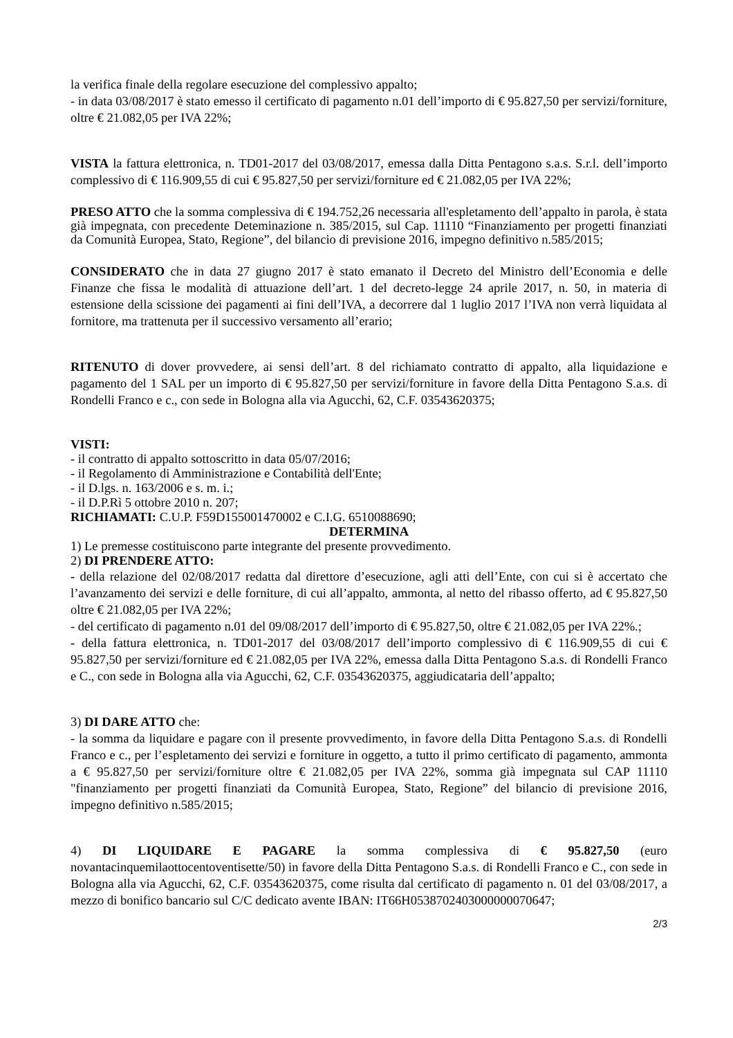la verifica finale della regolare esecuzione del complessivo appalto;
- in data 03/08/2017 è stato emesso il certificato di pagamento n.01 dell’importo di € 95.827,50 per servizi/forniture, oltre € 21.082,05 per IVA 22%;
VISTA la fattura elettronica, n. TD01-2017 del 03/08/2017, emessa dalla Ditta Pentagono s.a.s. S.r.l. dell’importo complessivo di € 116.909,55 di cui € 95.827,50 per servizi/forniture ed € 21.082,05 per IVA 22%;
PRESO ATTO che la somma complessiva di € 194.752,26 necessaria all'espletamento dell’appalto in parola, è stata già impegnata, con precedente Deteminazione n. 385/2015, sul Cap. 11110 “Finanziamento per progetti finanziati da Comunità Europea, Stato, Regione”, del bilancio di previsione 2016, impegno definitivo n.585/2015;
CONSIDERATO che in data 27 giugno 2017 è stato emanato il Decreto del Ministro dell’Economia e delle Finanze che fissa le modalità di attuazione dell’art. 1 del decreto-legge 24 aprile 2017, n. 50, in materia di estensione della scissione dei pagamenti ai fini dell’IVA, a decorrere dal 1 luglio 2017 l’IVA non verrà liquidata al fornitore, ma trattenuta per il successivo versamento all’erario;
RITENUTO di dover provvedere, ai sensi dell’art. 8 del richiamato contratto di appalto, alla liquidazione e pagamento del 1 SAL per un importo di € 95.827,50 per servizi/forniture in favore della Ditta Pentagono S.a.s. di Rondelli Franco e c., con sede in Bologna alla via Agucchi, 62, C.F. 03543620375;
VISTI:
- il contratto di appalto sottoscritto in data 05/07/2016;
- il Regolamento di Amministrazione e Contabilità dell'Ente;
- il D.lgs. n. 163/2006 e s. m. i.;
- il D.P.Rì 5 ottobre 2010 n. 207;
RICHIAMATI: C.U.P. F59D155001470002 e C.I.G. 6510088690;
DETERMINA
1) Le premesse costituiscono parte integrante del presente provvedimento.
2) DI PRENDERE ATTO:
- della relazione del 02/08/2017 redatta dal direttore d’esecuzione, agli atti dell’Ente, con cui si è accertato che l’avanzamento dei servizi e delle forniture, di cui all’appalto, ammonta, al netto del ribasso offerto, ad € 95.827,50 oltre € 21.082,05 per IVA 22%;
- del certificato di pagamento n.01 del 09/08/2017 dell’importo di € 95.827,50, oltre € 21.082,05 per IVA 22%.;
- della fattura elettronica, n. TD01-2017 del 03/08/2017 dell’importo complessivo di € 116.909,55 di cui € 95.827,50 per servizi/forniture ed € 21.082,05 per IVA 22%, emessa dalla Ditta Pentagono S.a.s. di Rondelli Franco e C., con sede in Bologna alla via Agucchi, 62, C.F. 03543620375, aggiudicataria dell’appalto;
3) DI DARE ATTO che:
- la somma da liquidare e pagare con il presente provvedimento, in favore della Ditta Pentagono S.a.s. di Rondelli Franco e c., per l’espletamento dei servizi e forniture in oggetto, a tutto il primo certificato di pagamento, ammonta a € 95.827,50 per servizi/forniture oltre € 21.082,05 per IVA 22%, somma già impegnata sul CAP 11110 "finanziamento per progetti finanziati da Comunità Europea, Stato, Regione” del bilancio di previsione 2016, impegno definitivo n.585/2015;
4) DI LIQUIDARE E PAGARE la somma complessiva di € 95.827,50 (euro novantacinquemilaottocentoventisette/50) in favore della Ditta Pentagono S.a.s. di Rondelli Franco e C., con sede in Bologna alla via Agucchi, 62, C.F. 03543620375, come risulta dal certificato di pagamento n. 01 del 03/08/2017, a mezzo di bonifico bancario sul C/C dedicato avente IBAN: IT66H0538702403000000070647;
2/3